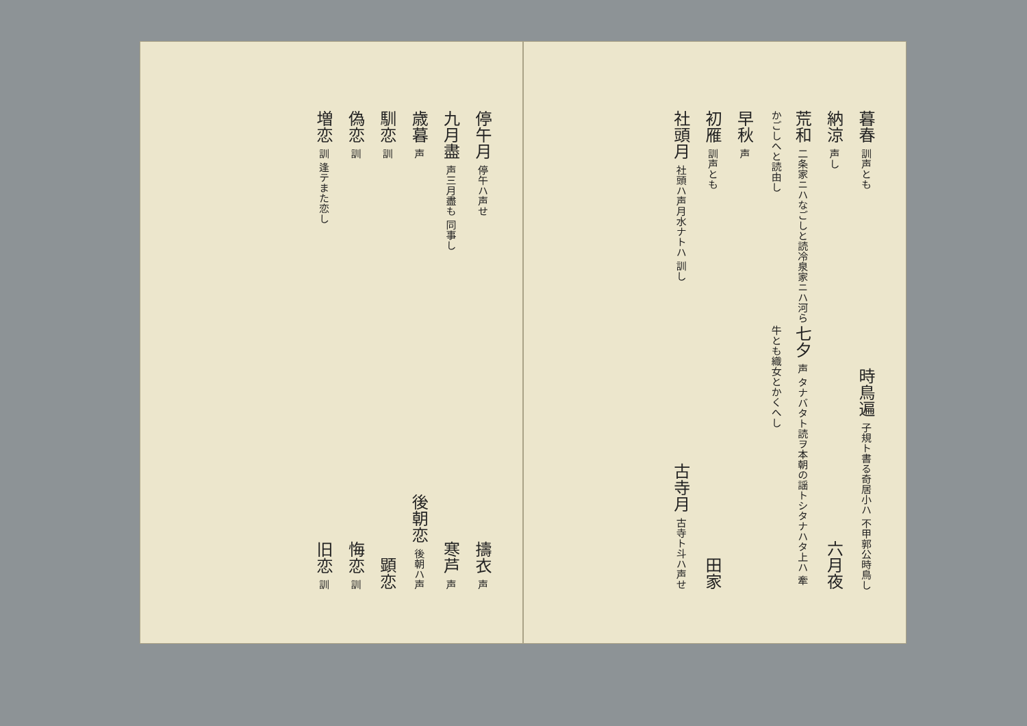暮春 訓声とも
時鳥遍 子規ト書る奇居小ハ 不甲郭公時鳥し
納涼 声し
六月夜
荒和 二条家ニハなごしと読冷泉家ニハ河らかごしへと読由し
七夕 声 タナバタト読ヲ本朝の謡トシタナハタ上ハ 牽牛とも織女とかくへし
早秋 声
初雁 訓声とも
田家
社頭月 社頭ハ声月水ナトハ 訓し
古寺月 古寺ト斗ハ声せ
停午月 停午ハ声せ
擣衣 声
九月盡 声三月盡も 同事し
寒芦 声
歳暮 声
後朝恋 後朝ハ声
馴恋 訓
顕恋
偽恋 訓
悔恋 訓
増恋 訓 逢テまた恋し
旧恋 訓